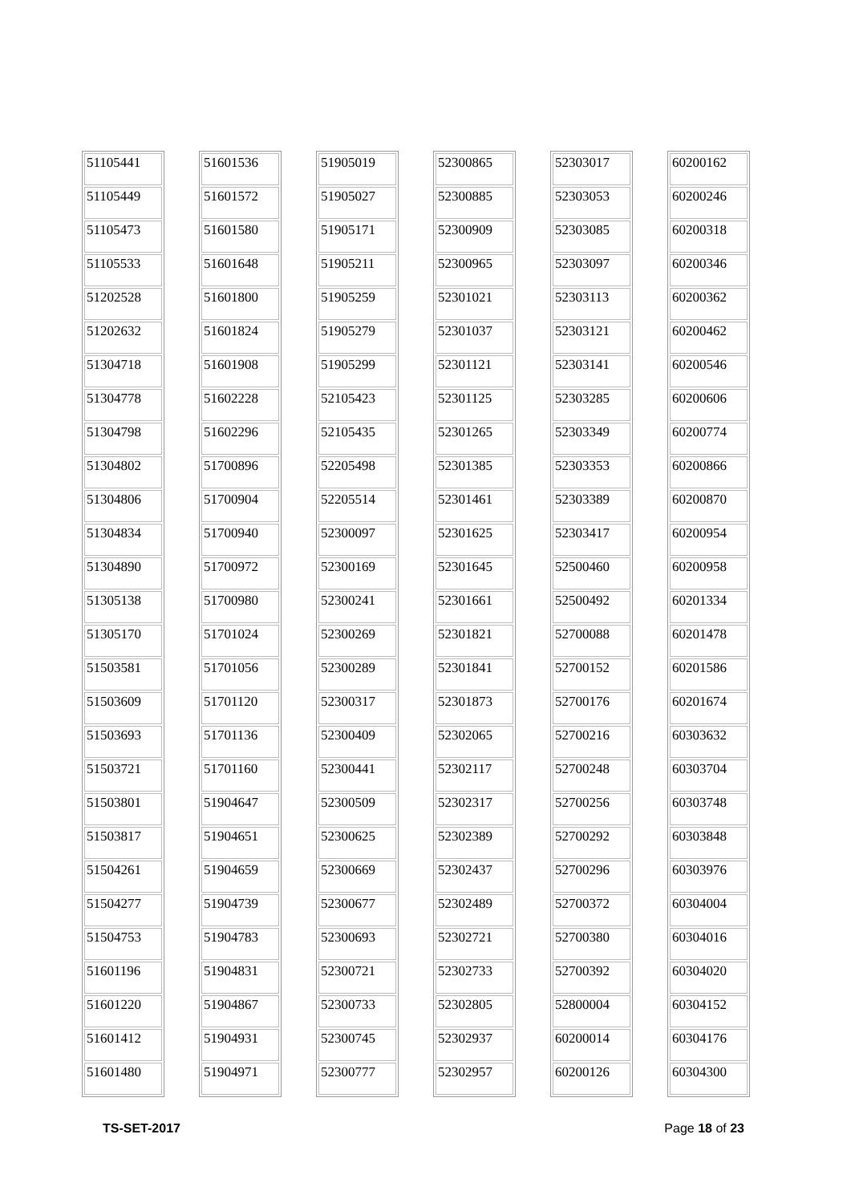| 51105441 |
| 51105449 |
| 51105473 |
| 51105533 |
| 51202528 |
| 51202632 |
| 51304718 |
| 51304778 |
| 51304798 |
| 51304802 |
| 51304806 |
| 51304834 |
| 51304890 |
| 51305138 |
| 51305170 |
| 51503581 |
| 51503609 |
| 51503693 |
| 51503721 |
| 51503801 |
| 51503817 |
| 51504261 |
| 51504277 |
| 51504753 |
| 51601196 |
| 51601220 |
| 51601412 |
| 51601480 |
| 51601536 |
| 51601572 |
| 51601580 |
| 51601648 |
| 51601800 |
| 51601824 |
| 51601908 |
| 51602228 |
| 51602296 |
| 51700896 |
| 51700904 |
| 51700940 |
| 51700972 |
| 51700980 |
| 51701024 |
| 51701056 |
| 51701120 |
| 51701136 |
| 51701160 |
| 51904647 |
| 51904651 |
| 51904659 |
| 51904739 |
| 51904783 |
| 51904831 |
| 51904867 |
| 51904931 |
| 51904971 |
| 51905019 |
| 51905027 |
| 51905171 |
| 51905211 |
| 51905259 |
| 51905279 |
| 51905299 |
| 52105423 |
| 52105435 |
| 52205498 |
| 52205514 |
| 52300097 |
| 52300169 |
| 52300241 |
| 52300269 |
| 52300289 |
| 52300317 |
| 52300409 |
| 52300441 |
| 52300509 |
| 52300625 |
| 52300669 |
| 52300677 |
| 52300693 |
| 52300721 |
| 52300733 |
| 52300745 |
| 52300777 |
| 52300865 |
| 52300885 |
| 52300909 |
| 52300965 |
| 52301021 |
| 52301037 |
| 52301121 |
| 52301125 |
| 52301265 |
| 52301385 |
| 52301461 |
| 52301625 |
| 52301645 |
| 52301661 |
| 52301821 |
| 52301841 |
| 52301873 |
| 52302065 |
| 52302117 |
| 52302317 |
| 52302389 |
| 52302437 |
| 52302489 |
| 52302721 |
| 52302733 |
| 52302805 |
| 52302937 |
| 52302957 |
| 52303017 |
| 52303053 |
| 52303085 |
| 52303097 |
| 52303113 |
| 52303121 |
| 52303141 |
| 52303285 |
| 52303349 |
| 52303353 |
| 52303389 |
| 52303417 |
| 52500460 |
| 52500492 |
| 52700088 |
| 52700152 |
| 52700176 |
| 52700216 |
| 52700248 |
| 52700256 |
| 52700292 |
| 52700296 |
| 52700372 |
| 52700380 |
| 52700392 |
| 52800004 |
| 60200014 |
| 60200126 |
| 60200162 |
| 60200246 |
| 60200318 |
| 60200346 |
| 60200362 |
| 60200462 |
| 60200546 |
| 60200606 |
| 60200774 |
| 60200866 |
| 60200870 |
| 60200954 |
| 60200958 |
| 60201334 |
| 60201478 |
| 60201586 |
| 60201674 |
| 60303632 |
| 60303704 |
| 60303748 |
| 60303848 |
| 60303976 |
| 60304004 |
| 60304016 |
| 60304020 |
| 60304152 |
| 60304176 |
| 60304300 |
TS-SET-2017 Page 18 of 23